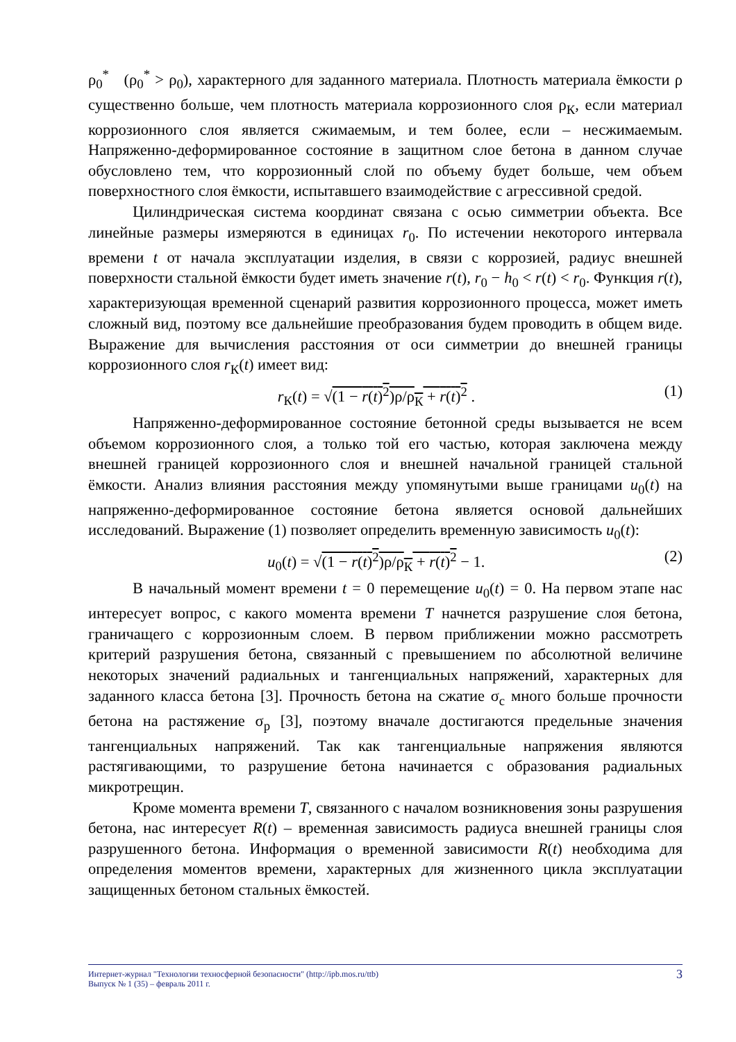ρ<sub>0</sub><sup>*</sup> (ρ<sub>0</sub><sup>*</sup> > ρ<sub>0</sub>), характерного для заданного материала. Плотность материала ёмкости ρ существенно больше, чем плотность материала коррозионного слоя ρ<sub>К</sub>, если материал коррозионного слоя является сжимаемым, и тем более, если – несжимаемым. Напряженно-деформированное состояние в защитном слое бетона в данном случае обусловлено тем, что коррозионный слой по объему будет больше, чем объем поверхностного слоя ёмкости, испытавшего взаимодействие с агрессивной средой.
Цилиндрическая система координат связана с осью симметрии объекта. Все линейные размеры измеряются в единицах r<sub>0</sub>. По истечении некоторого интервала времени t от начала эксплуатации изделия, в связи с коррозией, радиус внешней поверхности стальной ёмкости будет иметь значение r(t), r<sub>0</sub> − h<sub>0</sub> < r(t) < r<sub>0</sub>. Функция r(t), характеризующая временной сценарий развития коррозионного процесса, может иметь сложный вид, поэтому все дальнейшие преобразования будем проводить в общем виде. Выражение для вычисления расстояния от оси симметрии до внешней границы коррозионного слоя r<sub>К</sub>(t) имеет вид:
r<sub>К</sub>(t) = √(1 − r(t)<sup>2</sup>)ρ/ρ<sub>К</sub> + r(t)<sup>2</sup> . (1)
Напряженно-деформированное состояние бетонной среды вызывается не всем объемом коррозионного слоя, а только той его частью, которая заключена между внешней границей коррозионного слоя и внешней начальной границей стальной ёмкости. Анализ влияния расстояния между упомянутыми выше границами u<sub>0</sub>(t) на напряженно-деформированное состояние бетона является основой дальнейших исследований. Выражение (1) позволяет определить временную зависимость u<sub>0</sub>(t):
u<sub>0</sub>(t) = √(1 − r(t)<sup>2</sup>)ρ/ρ<sub>К</sub> + r(t)<sup>2</sup> − 1. (2)
В начальный момент времени t = 0 перемещение u<sub>0</sub>(t) = 0. На первом этапе нас интересует вопрос, с какого момента времени T начнется разрушение слоя бетона, граничащего с коррозионным слоем. В первом приближении можно рассмотреть критерий разрушения бетона, связанный с превышением по абсолютной величине некоторых значений радиальных и тангенциальных напряжений, характерных для заданного класса бетона [3]. Прочность бетона на сжатие σ<sub>с</sub> много больше прочности бетона на растяжение σ<sub>р</sub> [3], поэтому вначале достигаются предельные значения тангенциальных напряжений. Так как тангенциальные напряжения являются растягивающими, то разрушение бетона начинается с образования радиальных микротрещин.
Кроме момента времени T, связанного с началом возникновения зоны разрушения бетона, нас интересует R(t) – временная зависимость радиуса внешней границы слоя разрушенного бетона. Информация о временной зависимости R(t) необходима для определения моментов времени, характерных для жизненного цикла эксплуатации защищенных бетоном стальных ёмкостей.
Интернет-журнал "Технологии техносферной безопасности" (http://ipb.mos.ru/ttb)
Выпуск № 1 (35) – февраль 2011 г.
3